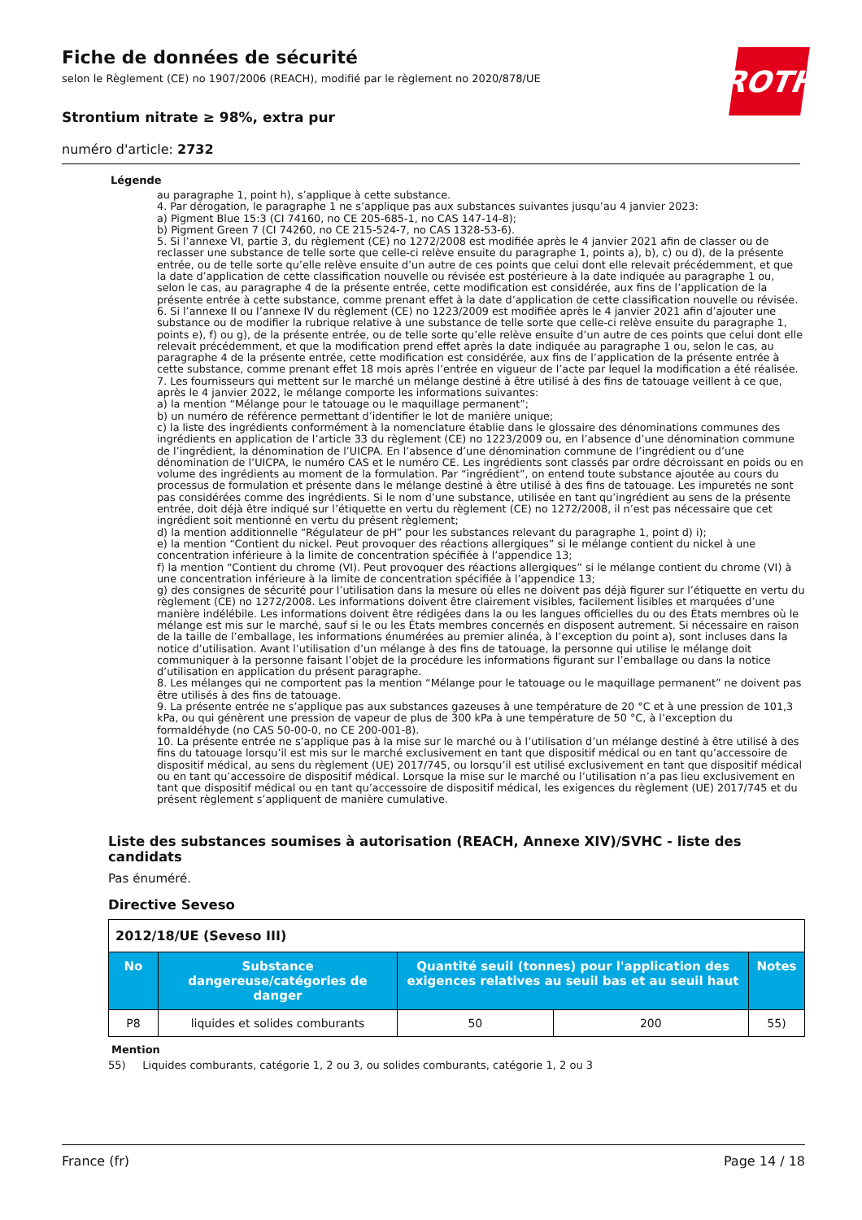ROTH
Fiche de données de sécurité
selon le Règlement (CE) no 1907/2006 (REACH), modifié par le règlement no 2020/878/UE
Strontium nitrate ≥ 98%, extra pur
numéro d'article: 2732
Légende
au paragraphe 1, point h), s’applique à cette substance.
4. Par dérogation, le paragraphe 1 ne s’applique pas aux substances suivantes jusqu’au 4 janvier 2023:
a) Pigment Blue 15:3 (CI 74160, no CE 205-685-1, no CAS 147-14-8);
b) Pigment Green 7 (CI 74260, no CE 215-524-7, no CAS 1328-53-6).
5. Si l’annexe VI, partie 3, du règlement (CE) no 1272/2008 est modifiée après le 4 janvier 2021 afin de classer ou de reclasser une substance de telle sorte que celle-ci relève ensuite du paragraphe 1, points a), b), c) ou d), de la présente entrée, ou de telle sorte qu’elle relève ensuite d’un autre de ces points que celui dont elle relevait précédemment, et que la date d’application de cette classification nouvelle ou révisée est postérieure à la date indiquée au paragraphe 1 ou, selon le cas, au paragraphe 4 de la présente entrée, cette modification est considérée, aux fins de l’application de la présente entrée à cette substance, comme prenant effet à la date d’application de cette classification nouvelle ou révisée.
6. Si l’annexe II ou l’annexe IV du règlement (CE) no 1223/2009 est modifiée après le 4 janvier 2021 afin d’ajouter une substance ou de modifier la rubrique relative à une substance de telle sorte que celle-ci relève ensuite du paragraphe 1, points e), f) ou g), de la présente entrée, ou de telle sorte qu’elle relève ensuite d’un autre de ces points que celui dont elle relevait précédemment, et que la modification prend effet après la date indiquée au paragraphe 1 ou, selon le cas, au paragraphe 4 de la présente entrée, cette modification est considérée, aux fins de l’application de la présente entrée à cette substance, comme prenant effet 18 mois après l’entrée en vigueur de l’acte par lequel la modification a été réalisée.
7. Les fournisseurs qui mettent sur le marché un mélange destiné à être utilisé à des fins de tatouage veillent à ce que, après le 4 janvier 2022, le mélange comporte les informations suivantes:
a) la mention “Mélange pour le tatouage ou le maquillage permanent”;
b) un numéro de référence permettant d’identifier le lot de manière unique;
c) la liste des ingrédients conformément à la nomenclature établie dans le glossaire des dénominations communes des ingrédients en application de l’article 33 du règlement (CE) no 1223/2009 ou, en l’absence d’une dénomination commune de l’ingrédient, la dénomination de l’UICPA. En l’absence d’une dénomination commune de l’ingrédient ou d’une dénomination de l’UICPA, le numéro CAS et le numéro CE. Les ingrédients sont classés par ordre décroissant en poids ou en volume des ingrédients au moment de la formulation. Par “ingrédient”, on entend toute substance ajoutée au cours du processus de formulation et présente dans le mélange destiné à être utilisé à des fins de tatouage. Les impuretés ne sont pas considérées comme des ingrédients. Si le nom d’une substance, utilisée en tant qu’ingrédient au sens de la présente entrée, doit déjà être indiqué sur l’étiquette en vertu du règlement (CE) no 1272/2008, il n’est pas nécessaire que cet ingrédient soit mentionné en vertu du présent règlement;
d) la mention additionnelle “Régulateur de pH” pour les substances relevant du paragraphe 1, point d) i);
e) la mention “Contient du nickel. Peut provoquer des réactions allergiques” si le mélange contient du nickel à une concentration inférieure à la limite de concentration spécifiée à l’appendice 13;
f) la mention “Contient du chrome (VI). Peut provoquer des réactions allergiques” si le mélange contient du chrome (VI) à une concentration inférieure à la limite de concentration spécifiée à l’appendice 13;
g) des consignes de sécurité pour l’utilisation dans la mesure où elles ne doivent pas déjà figurer sur l’étiquette en vertu du règlement (CE) no 1272/2008. Les informations doivent être clairement visibles, facilement lisibles et marquées d’une manière indélébile. Les informations doivent être rédigées dans la ou les langues officielles du ou des États membres où le mélange est mis sur le marché, sauf si le ou les États membres concernés en disposent autrement. Si nécessaire en raison de la taille de l’emballage, les informations énumérées au premier alinéa, à l’exception du point a), sont incluses dans la notice d’utilisation. Avant l’utilisation d’un mélange à des fins de tatouage, la personne qui utilise le mélange doit communiquer à la personne faisant l’objet de la procédure les informations figurant sur l’emballage ou dans la notice d’utilisation en application du présent paragraphe.
8. Les mélanges qui ne comportent pas la mention “Mélange pour le tatouage ou le maquillage permanent” ne doivent pas être utilisés à des fins de tatouage.
9. La présente entrée ne s’applique pas aux substances gazeuses à une température de 20 °C et à une pression de 101,3 kPa, ou qui génèrent une pression de vapeur de plus de 300 kPa à une température de 50 °C, à l’exception du formaldéhyde (no CAS 50-00-0, no CE 200-001-8).
10. La présente entrée ne s’applique pas à la mise sur le marché ou à l’utilisation d’un mélange destiné à être utilisé à des fins du tatouage lorsqu’il est mis sur le marché exclusivement en tant que dispositif médical ou en tant qu’accessoire de dispositif médical, au sens du règlement (UE) 2017/745, ou lorsqu’il est utilisé exclusivement en tant que dispositif médical ou en tant qu’accessoire de dispositif médical. Lorsque la mise sur le marché ou l’utilisation n’a pas lieu exclusivement en tant que dispositif médical ou en tant qu’accessoire de dispositif médical, les exigences du règlement (UE) 2017/745 et du présent règlement s’appliquent de manière cumulative.
Liste des substances soumises à autorisation (REACH, Annexe XIV)/SVHC - liste des candidats
Pas énuméré.
Directive Seveso
| 2012/18/UE (Seveso III) | | | | |
| No | Substance dangereuse/catégories de danger | Quantité seuil (tonnes) pour l'application des exigences relatives au seuil bas et au seuil haut | | Notes |
| P8 | liquides et solides comburants | 50 | 200 | 55) |
Mention
55) Liquides comburants, catégorie 1, 2 ou 3, ou solides comburants, catégorie 1, 2 ou 3
France (fr) Page 14 / 18